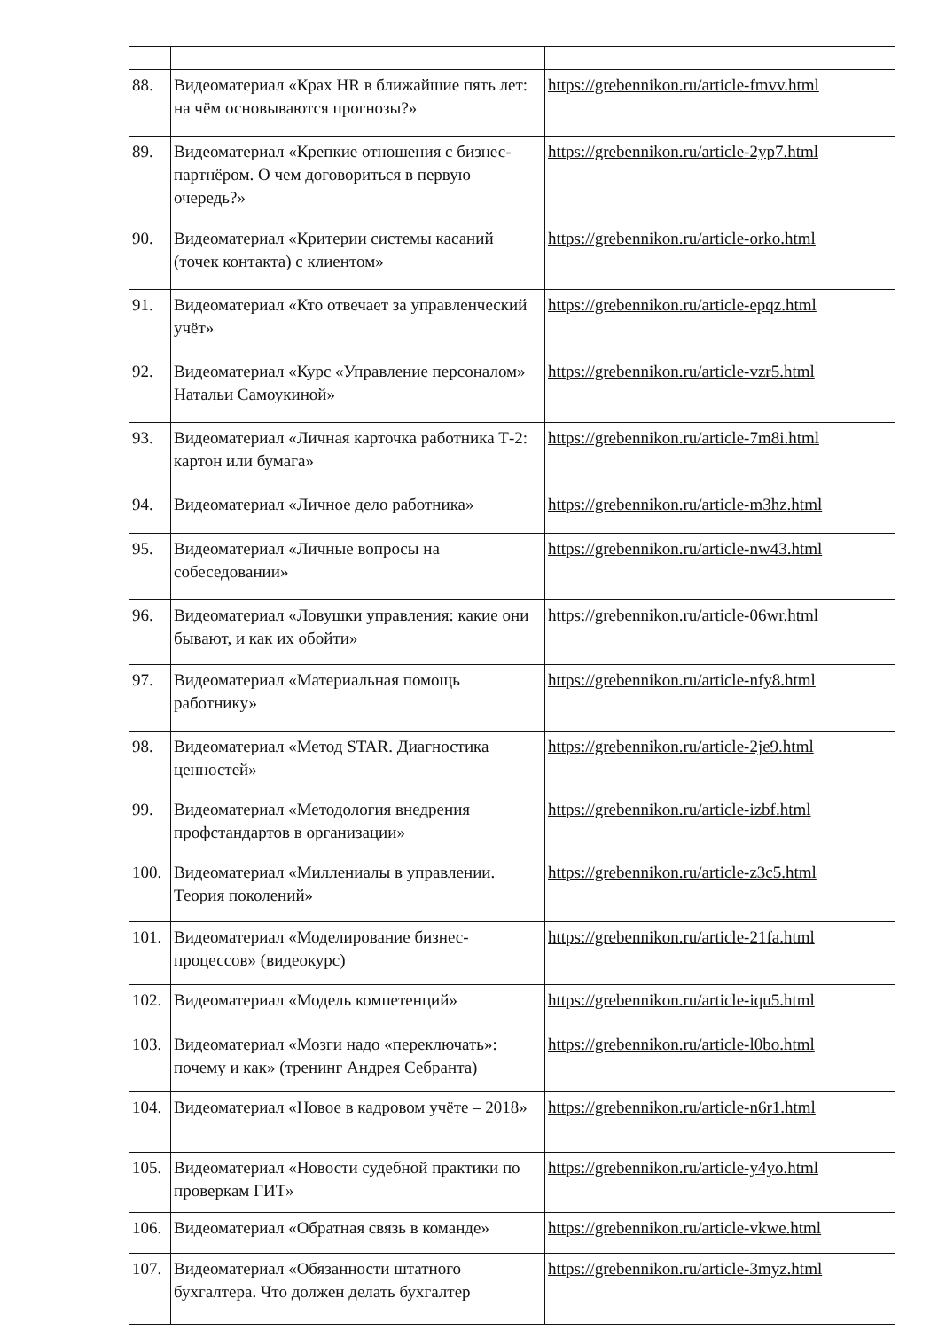| 88. | Видеоматериал «Крах HR в ближайшие пять лет: на чём основываются прогнозы?» | https://grebennikon.ru/article-fmvv.html |
| 89. | Видеоматериал «Крепкие отношения с бизнес-партнёром. О чем договориться в первую очередь?» | https://grebennikon.ru/article-2yp7.html |
| 90. | Видеоматериал «Критерии системы касаний (точек контакта) с клиентом» | https://grebennikon.ru/article-orko.html |
| 91. | Видеоматериал «Кто отвечает за управленческий учёт» | https://grebennikon.ru/article-epqz.html |
| 92. | Видеоматериал «Курс «Управление персоналом» Натальи Самоукиной» | https://grebennikon.ru/article-vzr5.html |
| 93. | Видеоматериал «Личная карточка работника Т-2: картон или бумага» | https://grebennikon.ru/article-7m8i.html |
| 94. | Видеоматериал «Личное дело работника» | https://grebennikon.ru/article-m3hz.html |
| 95. | Видеоматериал «Личные вопросы на собеседовании» | https://grebennikon.ru/article-nw43.html |
| 96. | Видеоматериал «Ловушки управления: какие они бывают, и как их обойти» | https://grebennikon.ru/article-06wr.html |
| 97. | Видеоматериал «Материальная помощь работнику» | https://grebennikon.ru/article-nfy8.html |
| 98. | Видеоматериал «Метод STAR. Диагностика ценностей» | https://grebennikon.ru/article-2je9.html |
| 99. | Видеоматериал «Методология внедрения профстандартов в организации» | https://grebennikon.ru/article-izbf.html |
| 100. | Видеоматериал «Миллениалы в управлении. Теория поколений» | https://grebennikon.ru/article-z3c5.html |
| 101. | Видеоматериал «Моделирование бизнес-процессов» (видеокурс) | https://grebennikon.ru/article-21fa.html |
| 102. | Видеоматериал «Модель компетенций» | https://grebennikon.ru/article-iqu5.html |
| 103. | Видеоматериал «Мозги надо «переключать»: почему и как» (тренинг Андрея Себранта) | https://grebennikon.ru/article-l0bo.html |
| 104. | Видеоматериал «Новое в кадровом учёте – 2018» | https://grebennikon.ru/article-n6r1.html |
| 105. | Видеоматериал «Новости судебной практики по проверкам ГИТ» | https://grebennikon.ru/article-y4yo.html |
| 106. | Видеоматериал «Обратная связь в команде» | https://grebennikon.ru/article-vkwe.html |
| 107. | Видеоматериал «Обязанности штатного бухгалтера. Что должен делать бухгалтер | https://grebennikon.ru/article-3myz.html |